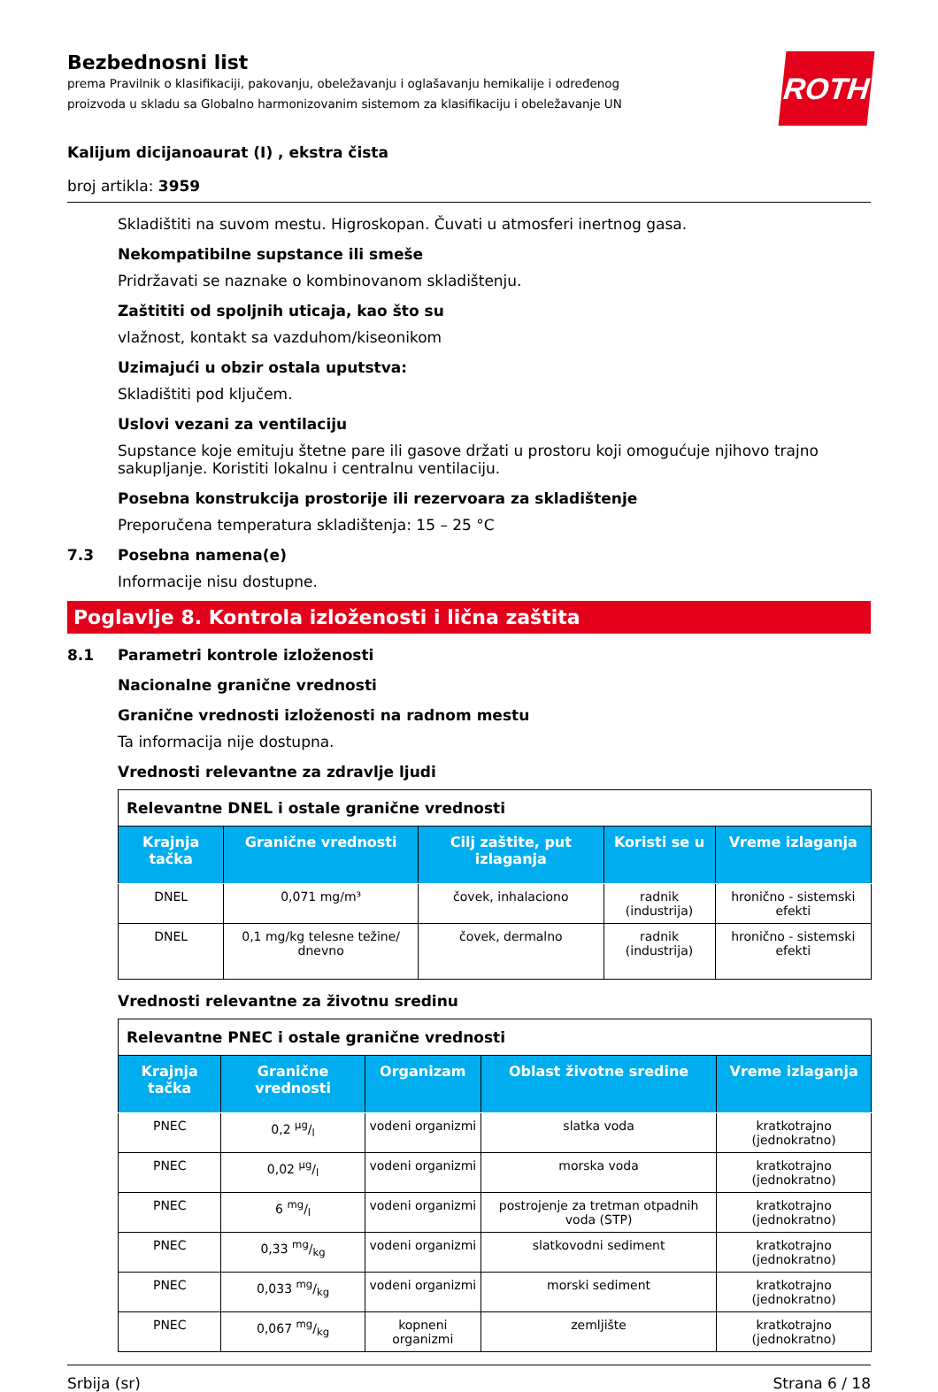Bezbednosni list
prema Pravilnik o klasifikaciji, pakovanju, obeležavanju i oglašavanju hemikalije i određenog proizvoda u skladu sa Globalno harmonizovanim sistemom za klasifikaciju i obeležavanje UN
ROTH
Kalijum dicijanoaurat (I) , ekstra čista
broj artikla: 3959
Skladištiti na suvom mestu. Higroskopan. Čuvati u atmosferi inertnog gasa.
Nekompatibilne supstance ili smeše
Pridržavati se naznake o kombinovanom skladištenju.
Zaštititi od spoljnih uticaja, kao što su
vlažnost, kontakt sa vazduhom/kiseonikom
Uzimajući u obzir ostala uputstva:
Skladištiti pod ključem.
Uslovi vezani za ventilaciju
Supstance koje emituju štetne pare ili gasove držati u prostoru koji omogućuje njihovo trajno sakupljanje. Koristiti lokalnu i centralnu ventilaciju.
Posebna konstrukcija prostorije ili rezervoara za skladištenje
Preporučena temperatura skladištenja: 15 – 25 °C
7.3 Posebna namena(e)
Informacije nisu dostupne.
Poglavlje 8. Kontrola izloženosti i lična zaštita
8.1 Parametri kontrole izloženosti
Nacionalne granične vrednosti
Granične vrednosti izloženosti na radnom mestu
Ta informacija nije dostupna.
Vrednosti relevantne za zdravlje ljudi
| Relevantne DNEL i ostale granične vrednosti | | | | |
| Krajnja tačka | Granične vrednosti | Cilj zaštite, put izlaganja | Koristi se u | Vreme izlaganja |
| DNEL | 0,071 mg/m³ | čovek, inhalaciono | radnik (industrija) | hronično - sistemski efekti |
| DNEL | 0,1 mg/kg telesne težine/ dnevno | čovek, dermalno | radnik (industrija) | hronično - sistemski efekti |
Vrednosti relevantne za životnu sredinu
| Relevantne PNEC i ostale granične vrednosti | | | | |
| Krajnja tačka | Granične vrednosti | Organizam | Oblast životne sredine | Vreme izlaganja |
| PNEC | 0,2 µg/l | vodeni organizmi | slatka voda | kratkotrajno (jednokratno) |
| PNEC | 0,02 µg/l | vodeni organizmi | morska voda | kratkotrajno (jednokratno) |
| PNEC | 6 mg/l | vodeni organizmi | postrojenje za tretman otpadnih voda (STP) | kratkotrajno (jednokratno) |
| PNEC | 0,33 mg/kg | vodeni organizmi | slatkovodni sediment | kratkotrajno (jednokratno) |
| PNEC | 0,033 mg/kg | vodeni organizmi | morski sediment | kratkotrajno (jednokratno) |
| PNEC | 0,067 mg/kg | kopneni organizmi | zemljište | kratkotrajno (jednokratno) |
Srbija (sr) Strana 6 / 18